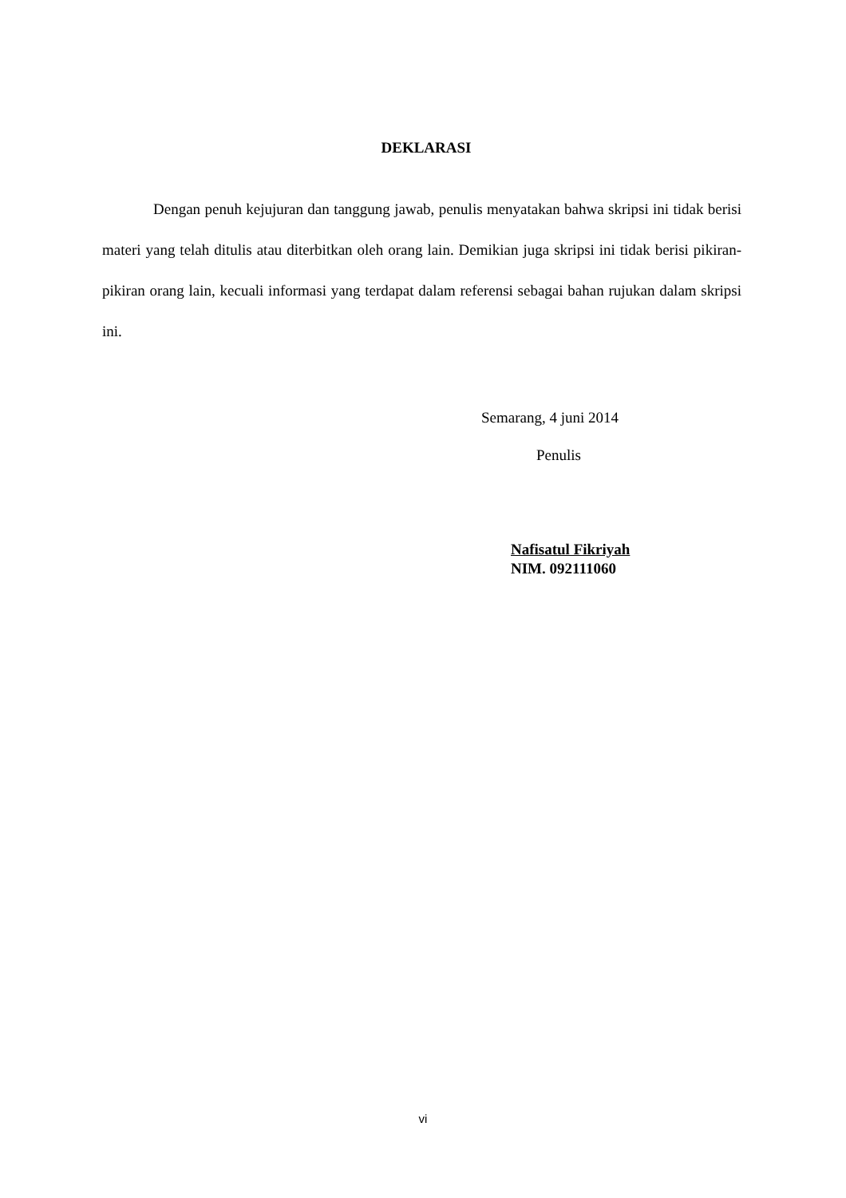DEKLARASI
Dengan penuh kejujuran dan tanggung jawab, penulis menyatakan bahwa skripsi ini tidak berisi materi yang telah ditulis atau diterbitkan oleh orang lain. Demikian juga skripsi ini tidak berisi pikiran-pikiran orang lain, kecuali informasi yang terdapat dalam referensi sebagai bahan rujukan dalam skripsi ini.
Semarang, 4 juni 2014
Penulis
Nafisatul Fikriyah
NIM. 092111060
vi